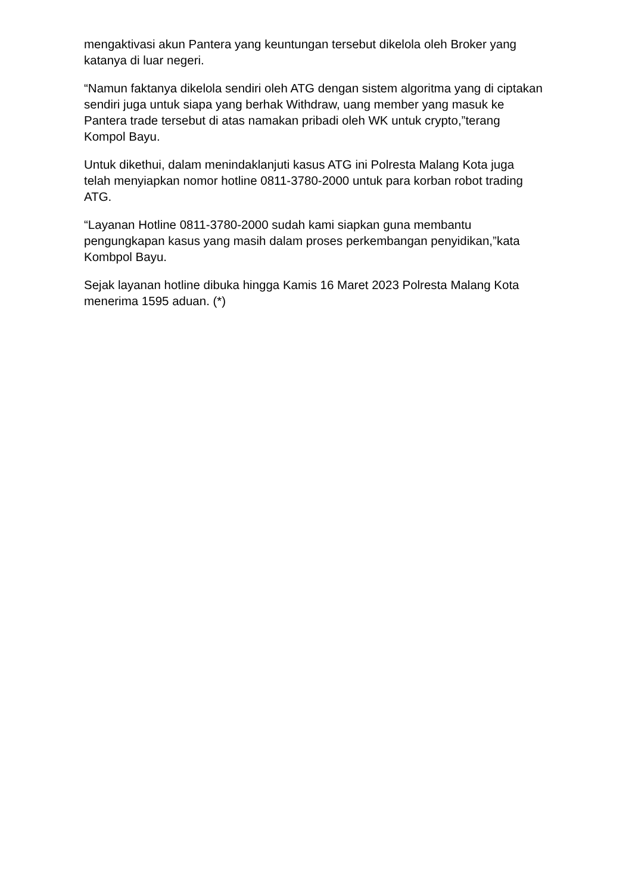mengaktivasi akun Pantera yang keuntungan tersebut dikelola oleh Broker yang katanya di luar negeri.
“Namun faktanya dikelola sendiri oleh ATG dengan sistem algoritma yang di ciptakan sendiri juga untuk siapa yang berhak Withdraw, uang member yang masuk ke Pantera trade tersebut di atas namakan pribadi oleh WK untuk crypto,”terang Kompol Bayu.
Untuk dikethui, dalam menindaklanjuti kasus ATG ini Polresta Malang Kota juga telah menyiapkan nomor hotline 0811-3780-2000 untuk para korban robot trading ATG.
“Layanan Hotline 0811-3780-2000 sudah kami siapkan guna membantu pengungkapan kasus yang masih dalam proses perkembangan penyidikan,”kata Kombpol Bayu.
Sejak layanan hotline dibuka hingga Kamis 16 Maret 2023 Polresta Malang Kota menerima 1595 aduan. (*)